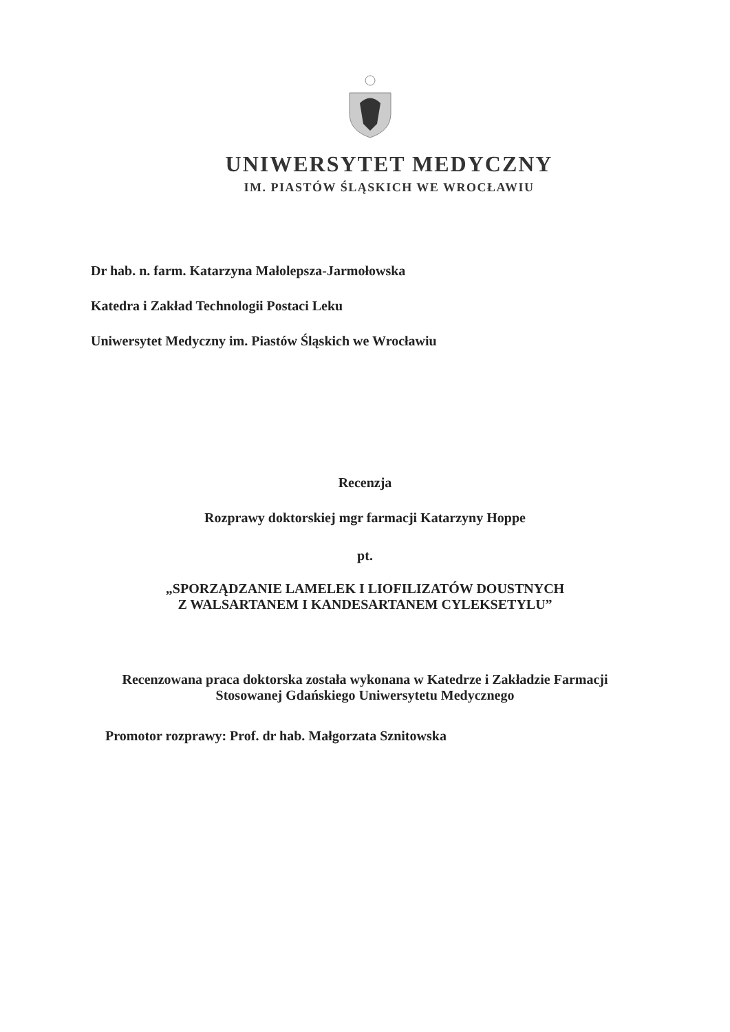UNIWERSYTET MEDYCZNY
IM. PIASTÓW ŚLĄSKICH WE WROCŁAWIU
Dr hab. n. farm. Katarzyna Małolepsza-Jarmołowska
Katedra i Zakład Technologii Postaci Leku
Uniwersytet Medyczny im. Piastów Śląskich we Wrocławiu
Recenzja
Rozprawy doktorskiej mgr farmacji Katarzyny Hoppe
pt.
„SPORZĄDZANIE LAMELEK I LIOFILIZATÓW DOUSTNYCH
Z WALSARTANEM I KANDESARTANEM CYLEKSETYLU”
Recenzowana praca doktorska została wykonana w Katedrze i Zakładzie Farmacji
Stosowanej Gdańskiego Uniwersytetu Medycznego
Promotor rozprawy: Prof. dr hab. Małgorzata Sznitowska